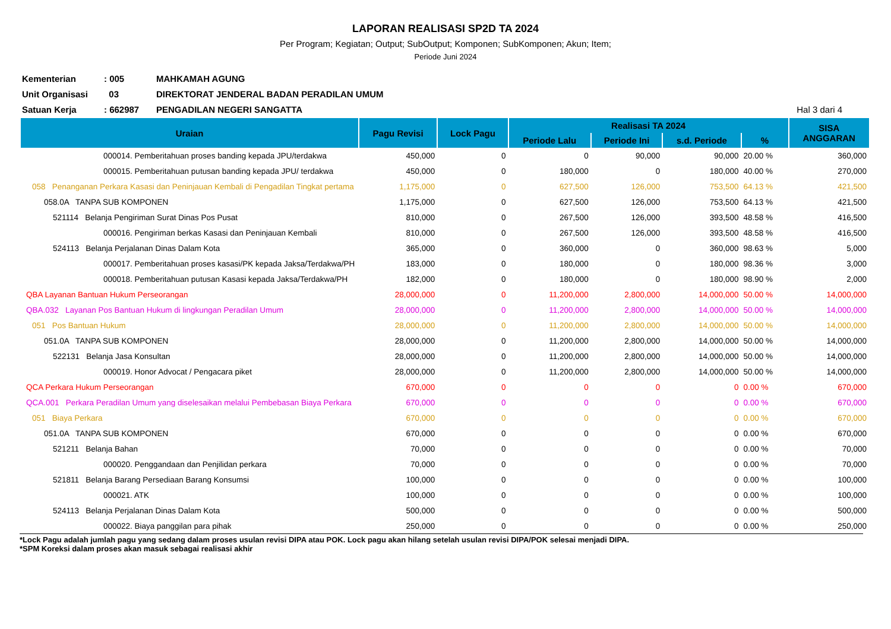LAPORAN REALISASI SP2D TA 2024
Per Program; Kegiatan; Output; SubOutput; Komponen; SubKomponen; Akun; Item;
Periode Juni 2024
| Kementerian | : 005 | MAHKAMAH AGUNG | |
| Unit Organisasi | 03 | DIREKTORAT JENDERAL BADAN PERADILAN UMUM | |
| Satuan Kerja | : 662987 | PENGADILAN NEGERI SANGATTA | Hal 3 dari 4 |
| Uraian | Pagu Revisi | Lock Pagu | Realisasi TA 2024 | | | | SISA ANGGARAN |
| --- | --- | --- | --- | --- | --- | --- | --- |
| | | | Periode Lalu | Periode Ini | s.d. Periode | % | |
| 000014. Pemberitahuan proses banding kepada JPU/terdakwa | 450,000 | 0 | 0 | 90,000 | 90,000 | 20.00 % | 360,000 |
| 000015. Pemberitahuan putusan banding kepada JPU/ terdakwa | 450,000 | 0 | 180,000 | 0 | 180,000 | 40.00 % | 270,000 |
| 058 Penanganan Perkara Kasasi dan Peninjauan Kembali di Pengadilan Tingkat pertama | 1,175,000 | 0 | 627,500 | 126,000 | 753,500 | 64.13 % | 421,500 |
| 058.0A TANPA SUB KOMPONEN | 1,175,000 | 0 | 627,500 | 126,000 | 753,500 | 64.13 % | 421,500 |
| 521114 Belanja Pengiriman Surat Dinas Pos Pusat | 810,000 | 0 | 267,500 | 126,000 | 393,500 | 48.58 % | 416,500 |
| 000016. Pengiriman berkas Kasasi dan Peninjauan Kembali | 810,000 | 0 | 267,500 | 126,000 | 393,500 | 48.58 % | 416,500 |
| 524113 Belanja Perjalanan Dinas Dalam Kota | 365,000 | 0 | 360,000 | 0 | 360,000 | 98.63 % | 5,000 |
| 000017. Pemberitahuan proses kasasi/PK kepada Jaksa/Terdakwa/PH | 183,000 | 0 | 180,000 | 0 | 180,000 | 98.36 % | 3,000 |
| 000018. Pemberitahuan putusan Kasasi kepada Jaksa/Terdakwa/PH | 182,000 | 0 | 180,000 | 0 | 180,000 | 98.90 % | 2,000 |
| QBA Layanan Bantuan Hukum Perseorangan | 28,000,000 | 0 | 11,200,000 | 2,800,000 | 14,000,000 | 50.00 % | 14,000,000 |
| QBA.032 Layanan Pos Bantuan Hukum di lingkungan Peradilan Umum | 28,000,000 | 0 | 11,200,000 | 2,800,000 | 14,000,000 | 50.00 % | 14,000,000 |
| 051 Pos Bantuan Hukum | 28,000,000 | 0 | 11,200,000 | 2,800,000 | 14,000,000 | 50.00 % | 14,000,000 |
| 051.0A TANPA SUB KOMPONEN | 28,000,000 | 0 | 11,200,000 | 2,800,000 | 14,000,000 | 50.00 % | 14,000,000 |
| 522131 Belanja Jasa Konsultan | 28,000,000 | 0 | 11,200,000 | 2,800,000 | 14,000,000 | 50.00 % | 14,000,000 |
| 000019. Honor Advocat / Pengacara piket | 28,000,000 | 0 | 11,200,000 | 2,800,000 | 14,000,000 | 50.00 % | 14,000,000 |
| QCA Perkara Hukum Perseorangan | 670,000 | 0 | 0 | 0 | 0 | 0.00 % | 670,000 |
| QCA.001 Perkara Peradilan Umum yang diselesaikan melalui Pembebasan Biaya Perkara | 670,000 | 0 | 0 | 0 | 0 | 0.00 % | 670,000 |
| 051 Biaya Perkara | 670,000 | 0 | 0 | 0 | 0 | 0.00 % | 670,000 |
| 051.0A TANPA SUB KOMPONEN | 670,000 | 0 | 0 | 0 | 0 | 0.00 % | 670,000 |
| 521211 Belanja Bahan | 70,000 | 0 | 0 | 0 | 0 | 0.00 % | 70,000 |
| 000020. Penggandaan dan Penjilidan perkara | 70,000 | 0 | 0 | 0 | 0 | 0.00 % | 70,000 |
| 521811 Belanja Barang Persediaan Barang Konsumsi | 100,000 | 0 | 0 | 0 | 0 | 0.00 % | 100,000 |
| 000021. ATK | 100,000 | 0 | 0 | 0 | 0 | 0.00 % | 100,000 |
| 524113 Belanja Perjalanan Dinas Dalam Kota | 500,000 | 0 | 0 | 0 | 0 | 0.00 % | 500,000 |
| 000022. Biaya panggilan para pihak | 250,000 | 0 | 0 | 0 | 0 | 0.00 % | 250,000 |
*Lock Pagu adalah jumlah pagu yang sedang dalam proses usulan revisi DIPA atau POK. Lock pagu akan hilang setelah usulan revisi DIPA/POK selesai menjadi DIPA.
*SPM Koreksi dalam proses akan masuk sebagai realisasi akhir